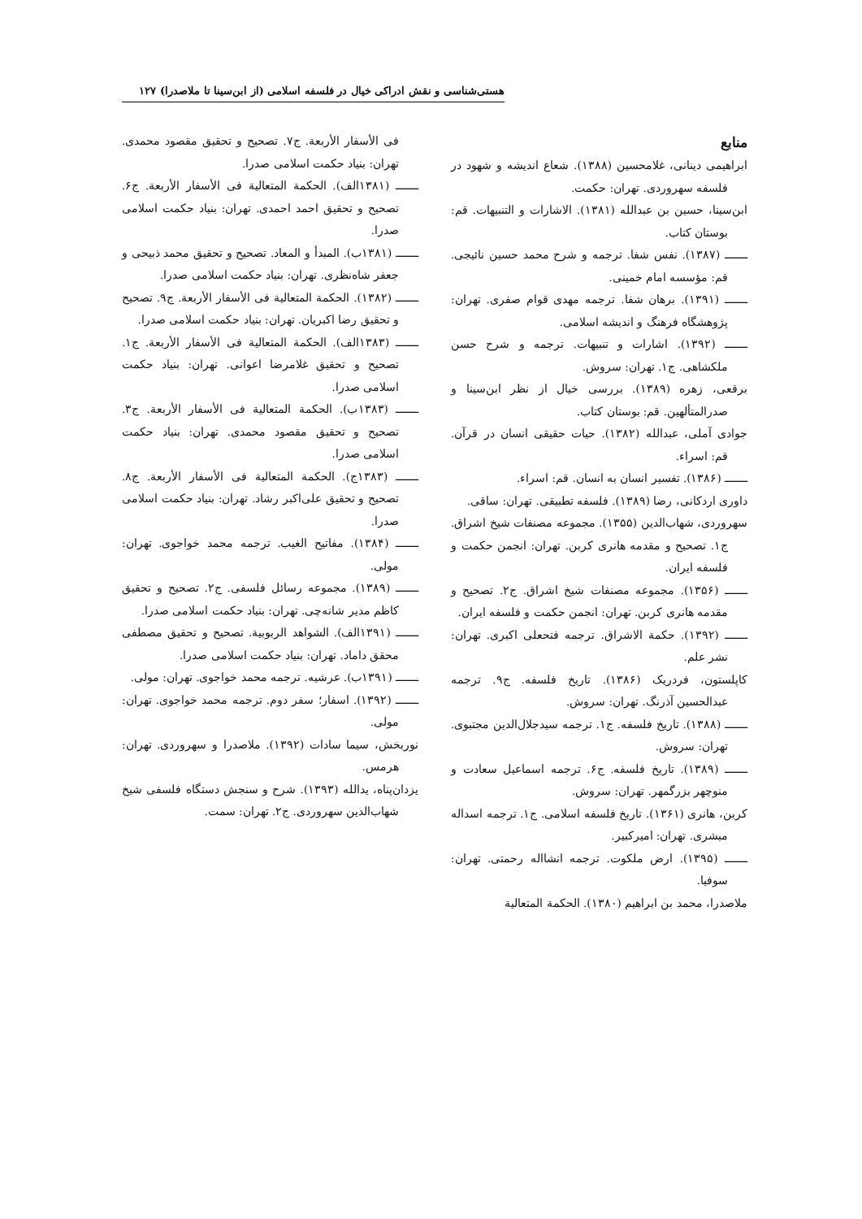هستی‌شناسی و نقش ادراکی خیال در فلسفه اسلامی (از ابن‌سینا تا ملاصدرا) ۱۲۷
منابع
ابراهیمی دینانی، غلامحسین (۱۳۸۸). شعاع اندیشه و شهود در فلسفه سهروردی. تهران: حکمت.
ابن‌سینا، حسین بن عبدالله (۱۳۸۱). الاشارات و التنبیهات. قم: بوستان کتاب.
ـــــــ (۱۳۸۷). نفس شفا. ترجمه و شرح محمد حسین نائیجی. قم: مؤسسه امام خمینی.
ـــــــ (۱۳۹۱). برهان شفا. ترجمه مهدی قوام صفری. تهران: پژوهشگاه فرهنگ و اندیشه اسلامی.
ـــــــ (۱۳۹۲). اشارات و تنبیهات. ترجمه و شرح حسن ملکشاهی. ج۱. تهران: سروش.
برقعی، زهره (۱۳۸۹). بررسی خیال از نظر ابن‌سینا و صدرالمتألهین. قم: بوستان کتاب.
جوادی آملی، عبدالله (۱۳۸۲). حیات حقیقی انسان در قرآن. قم: اسراء.
ـــــــ (۱۳۸۶). تفسیر انسان به انسان. قم: اسراء.
داوری اردکانی، رضا (۱۳۸۹). فلسفه تطبیقی. تهران: ساقی.
سهروردی، شهاب‌الدین (۱۳۵۵). مجموعه مصنفات شیخ اشراق. ج۱. تصحیح و مقدمه هانری کربن. تهران: انجمن حکمت و فلسفه ایران.
ـــــــ (۱۳۵۶). مجموعه مصنفات شیخ اشراق. ج۲. تصحیح و مقدمه هانری کربن. تهران: انجمن حکمت و فلسفه ایران.
ـــــــ (۱۳۹۲). حکمة الاشراق. ترجمه فتحعلی اکبری. تهران: نشر علم.
کاپلستون، فردریک (۱۳۸۶). تاریخ فلسفه. ج۹. ترجمه عبدالحسین آذرنگ. تهران: سروش.
ـــــــ (۱۳۸۸). تاریخ فلسفه. ج۱. ترجمه سیدجلال‌الدین مجتبوی. تهران: سروش.
ـــــــ (۱۳۸۹). تاریخ فلسفه. ج۶. ترجمه اسماعیل سعادت و منوچهر بزرگمهر. تهران: سروش.
کربن، هانری (۱۳۶۱). تاریخ فلسفه اسلامی. ج۱. ترجمه اسداله مبشری. تهران: امیرکبیر.
ـــــــ (۱۳۹۵). ارض ملکوت. ترجمه انشااله رحمتی. تهران: سوفیا.
ملاصدرا، محمد بن ابراهیم (۱۳۸۰). الحکمة المتعالیة
فی الأسفار الأربعة. ج۷. تصحیح و تحقیق مقصود محمدی. تهران: بنیاد حکمت اسلامی صدرا.
ـــــــ (۱۳۸۱الف). الحکمة المتعالیة فی الأسفار الأربعة. ج۶. تصحیح و تحقیق احمد احمدی. تهران: بنیاد حکمت اسلامی صدرا.
ـــــــ (۱۳۸۱ب). المبدأ و المعاد. تصحیح و تحقیق محمد ذبیحی و جعفر شاه‌نظری. تهران: بنیاد حکمت اسلامی صدرا.
ـــــــ (۱۳۸۲). الحکمة المتعالیة فی الأسفار الأربعة. ج۹. تصحیح و تحقیق رضا اکبریان. تهران: بنیاد حکمت اسلامی صدرا.
ـــــــ (۱۳۸۳الف). الحکمة المتعالیة فی الأسفار الأربعة. ج۱. تصحیح و تحقیق غلامرضا اعوانی. تهران: بنیاد حکمت اسلامی صدرا.
ـــــــ (۱۳۸۳ب). الحکمة المتعالیة فی الأسفار الأربعة. ج۳. تصحیح و تحقیق مقصود محمدی. تهران: بنیاد حکمت اسلامی صدرا.
ـــــــ (۱۳۸۳ج). الحکمة المتعالیة فی الأسفار الأربعة. ج۸. تصحیح و تحقیق علی‌اکبر رشاد. تهران: بنیاد حکمت اسلامی صدرا.
ـــــــ (۱۳۸۴). مفاتیح الغیب. ترجمه محمد خواجوی. تهران: مولی.
ـــــــ (۱۳۸۹). مجموعه رسائل فلسفی. ج۲. تصحیح و تحقیق کاظم مدیر شانه‌چی. تهران: بنیاد حکمت اسلامی صدرا.
ـــــــ (۱۳۹۱الف). الشواهد الربوبیة. تصحیح و تحقیق مصطفی محقق داماد. تهران: بنیاد حکمت اسلامی صدرا.
ـــــــ (۱۳۹۱ب). عرشیه. ترجمه محمد خواجوی. تهران: مولی.
ـــــــ (۱۳۹۲). اسفار؛ سفر دوم. ترجمه محمد خواجوی. تهران: مولی.
نوربخش، سیما سادات (۱۳۹۲). ملاصدرا و سهروردی. تهران: هرمس.
یزدان‌پناه، یدالله (۱۳۹۳). شرح و سنجش دستگاه فلسفی شیخ شهاب‌الدین سهروردی. ج۲. تهران: سمت.